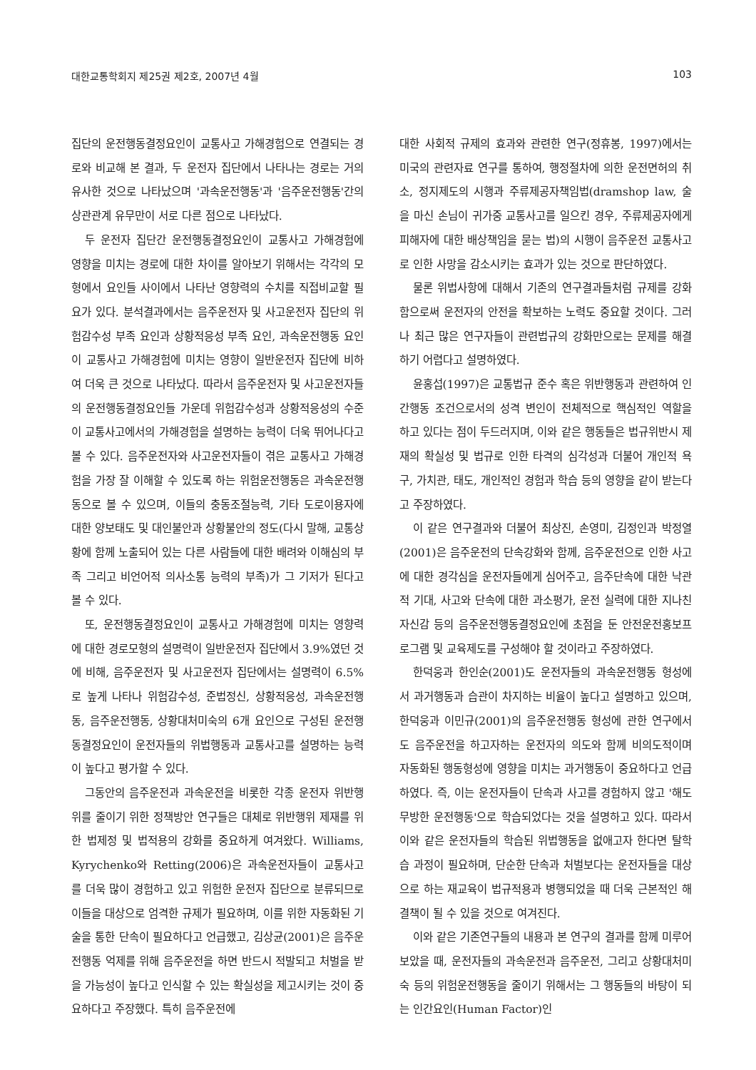대한교통학회지 제25권 제2호, 2007년 4월 103
집단의 운전행동결정요인이 교통사고 가해경험으로 연결되는 경로와 비교해 본 결과, 두 운전자 집단에서 나타나는 경로는 거의 유사한 것으로 나타났으며 '과속운전행동'과 '음주운전행동'간의 상관관계 유무만이 서로 다른 점으로 나타났다.
두 운전자 집단간 운전행동결정요인이 교통사고 가해경험에 영향을 미치는 경로에 대한 차이를 알아보기 위해서는 각각의 모형에서 요인들 사이에서 나타난 영향력의 수치를 직접비교할 필요가 있다. 분석결과에서는 음주운전자 및 사고운전자 집단의 위험감수성 부족 요인과 상황적응성 부족 요인, 과속운전행동 요인이 교통사고 가해경험에 미치는 영향이 일반운전자 집단에 비하여 더욱 큰 것으로 나타났다. 따라서 음주운전자 및 사고운전자들의 운전행동결정요인들 가운데 위험감수성과 상황적응성의 수준이 교통사고에서의 가해경험을 설명하는 능력이 더욱 뛰어나다고 볼 수 있다. 음주운전자와 사고운전자들이 겪은 교통사고 가해경험을 가장 잘 이해할 수 있도록 하는 위험운전행동은 과속운전행동으로 볼 수 있으며, 이들의 충동조절능력, 기타 도로이용자에 대한 양보태도 및 대인불안과 상황불안의 정도(다시 말해, 교통상황에 함께 노출되어 있는 다른 사람들에 대한 배려와 이해심의 부족 그리고 비언어적 의사소통 능력의 부족)가 그 기저가 된다고 볼 수 있다.
또, 운전행동결정요인이 교통사고 가해경험에 미치는 영향력에 대한 경로모형의 설명력이 일반운전자 집단에서 3.9%였던 것에 비해, 음주운전자 및 사고운전자 집단에서는 설명력이 6.5%로 높게 나타나 위험감수성, 준법정신, 상황적응성, 과속운전행동, 음주운전행동, 상황대처미숙의 6개 요인으로 구성된 운전행동결정요인이 운전자들의 위법행동과 교통사고를 설명하는 능력이 높다고 평가할 수 있다.
그동안의 음주운전과 과속운전을 비롯한 각종 운전자 위반행위를 줄이기 위한 정책방안 연구들은 대체로 위반행위 제재를 위한 법제정 및 법적용의 강화를 중요하게 여겨왔다. Williams, Kyrychenko와 Retting(2006)은 과속운전자들이 교통사고를 더욱 많이 경험하고 있고 위험한 운전자 집단으로 분류되므로 이들을 대상으로 엄격한 규제가 필요하며, 이를 위한 자동화된 기술을 통한 단속이 필요하다고 언급했고, 김상균(2001)은 음주운전행동 억제를 위해 음주운전을 하면 반드시 적발되고 처벌을 받을 가능성이 높다고 인식할 수 있는 확실성을 제고시키는 것이 중요하다고 주장했다. 특히 음주운전에
대한 사회적 규제의 효과와 관련한 연구(정휴봉, 1997)에서는 미국의 관련자료 연구를 통하여, 행정절차에 의한 운전면허의 취소, 정지제도의 시행과 주류제공자책임법(dramshop law, 술을 마신 손님이 귀가중 교통사고를 일으킨 경우, 주류제공자에게 피해자에 대한 배상책임을 묻는 법)의 시행이 음주운전 교통사고로 인한 사망을 감소시키는 효과가 있는 것으로 판단하였다.
물론 위법사항에 대해서 기존의 연구결과들처럼 규제를 강화함으로써 운전자의 안전을 확보하는 노력도 중요할 것이다. 그러나 최근 많은 연구자들이 관련법규의 강화만으로는 문제를 해결하기 어렵다고 설명하였다.
윤홍섭(1997)은 교통법규 준수 혹은 위반행동과 관련하여 인간행동 조건으로서의 성격 변인이 전체적으로 핵심적인 역할을 하고 있다는 점이 두드러지며, 이와 같은 행동들은 법규위반시 제재의 확실성 및 법규로 인한 타격의 심각성과 더불어 개인적 욕구, 가치관, 태도, 개인적인 경험과 학습 등의 영향을 같이 받는다고 주장하였다.
이 같은 연구결과와 더불어 최상진, 손영미, 김정인과 박정열(2001)은 음주운전의 단속강화와 함께, 음주운전으로 인한 사고에 대한 경각심을 운전자들에게 심어주고, 음주단속에 대한 낙관적 기대, 사고와 단속에 대한 과소평가, 운전 실력에 대한 지나친 자신감 등의 음주운전행동결정요인에 초점을 둔 안전운전홍보프로그램 및 교육제도를 구성해야 할 것이라고 주장하였다.
한덕웅과 한인순(2001)도 운전자들의 과속운전행동 형성에서 과거행동과 습관이 차지하는 비율이 높다고 설명하고 있으며, 한덕웅과 이민규(2001)의 음주운전행동 형성에 관한 연구에서도 음주운전을 하고자하는 운전자의 의도와 함께 비의도적이며 자동화된 행동형성에 영향을 미치는 과거행동이 중요하다고 언급하였다. 즉, 이는 운전자들이 단속과 사고를 경험하지 않고 '해도 무방한 운전행동'으로 학습되었다는 것을 설명하고 있다. 따라서 이와 같은 운전자들의 학습된 위법행동을 없애고자 한다면 탈학습 과정이 필요하며, 단순한 단속과 처벌보다는 운전자들을 대상으로 하는 재교육이 법규적용과 병행되었을 때 더욱 근본적인 해결책이 될 수 있을 것으로 여겨진다.
이와 같은 기존연구들의 내용과 본 연구의 결과를 함께 미루어 보았을 때, 운전자들의 과속운전과 음주운전, 그리고 상황대처미숙 등의 위험운전행동을 줄이기 위해서는 그 행동들의 바탕이 되는 인간요인(Human Factor)인